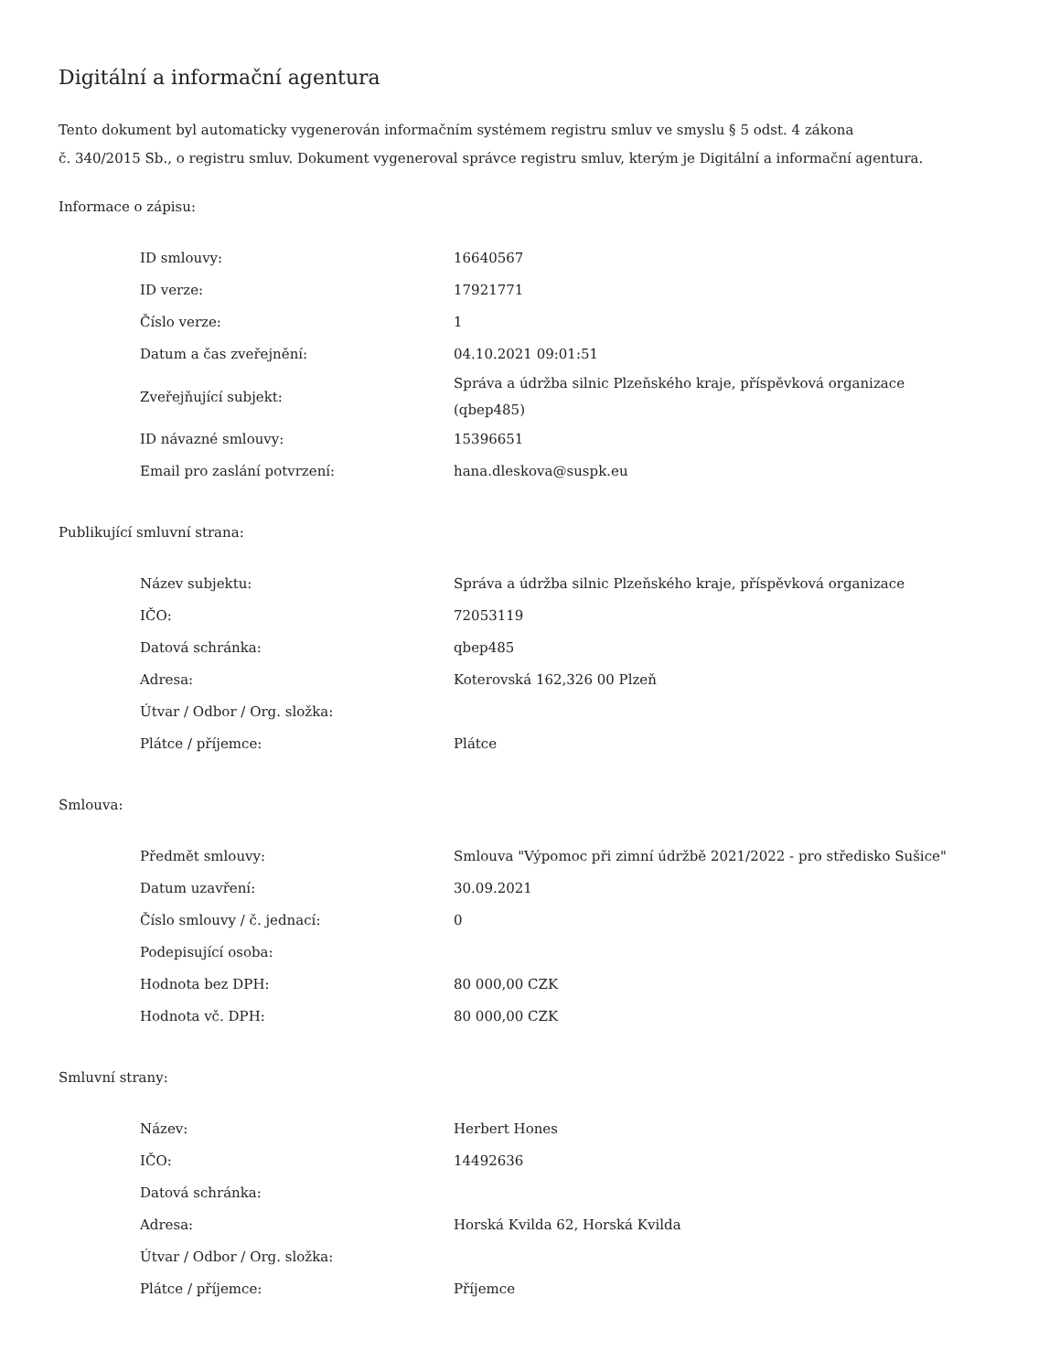Digitální a informační agentura
Tento dokument byl automaticky vygenerován informačním systémem registru smluv ve smyslu § 5 odst. 4 zákona
č. 340/2015 Sb., o registru smluv. Dokument vygeneroval správce registru smluv, kterým je Digitální a informační agentura.
Informace o zápisu:
| ID smlouvy: | 16640567 |
| ID verze: | 17921771 |
| Číslo verze: | 1 |
| Datum a čas zveřejnění: | 04.10.2021 09:01:51 |
| Zveřejňující subjekt: | Správa a údržba silnic Plzeňského kraje, příspěvková organizace (qbep485) |
| ID návazné smlouvy: | 15396651 |
| Email pro zaslání potvrzení: | hana.dleskova@suspk.eu |
Publikující smluvní strana:
| Název subjektu: | Správa a údržba silnic Plzeňského kraje, příspěvková organizace |
| IČO: | 72053119 |
| Datová schránka: | qbep485 |
| Adresa: | Koterovská 162,326 00 Plzeň |
| Útvar / Odbor / Org. složka: | |
| Plátce / příjemce: | Plátce |
Smlouva:
| Předmět smlouvy: | Smlouva "Výpomoc při zimní údržbě 2021/2022 - pro středisko Sušice" |
| Datum uzavření: | 30.09.2021 |
| Číslo smlouvy / č. jednací: | 0 |
| Podepisující osoba: | |
| Hodnota bez DPH: | 80 000,00 CZK |
| Hodnota vč. DPH: | 80 000,00 CZK |
Smluvní strany:
| Název: | Herbert Hones |
| IČO: | 14492636 |
| Datová schránka: | |
| Adresa: | Horská Kvilda 62, Horská Kvilda |
| Útvar / Odbor / Org. složka: | |
| Plátce / příjemce: | Příjemce |